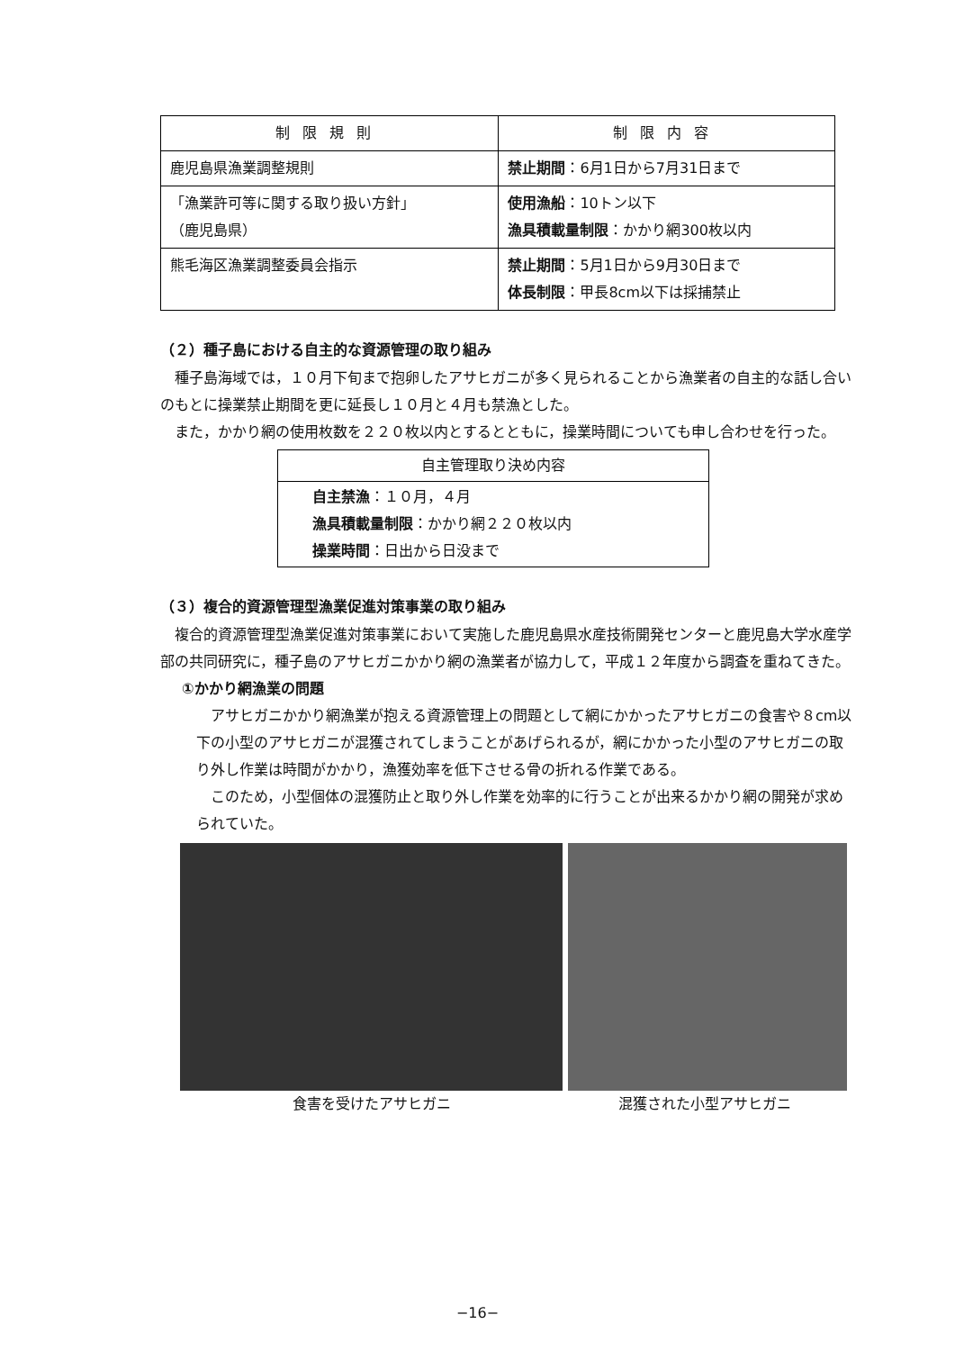| 制限規則 | 制限内容 |
| --- | --- |
| 鹿児島県漁業調整規則 | 禁止期間 ：6月1日から7月31日まで |
| 「漁業許可等に関する取り扱い方針」 （鹿児島県） | 使用漁船 ：10トン以下 漁具積載量制限 ：かかり網300枚以内 |
| 熊毛海区漁業調整委員会指示 | 禁止期間 ：5月1日から9月30日まで 体長制限 ：甲長8cm以下は採捕禁止 |
（２）種子島における自主的な資源管理の取り組み
種子島海域では，１０月下旬まで抱卵したアサヒガニが多く見られることから漁業者の自主的な話し合いのもとに操業禁止期間を更に延長し１０月と４月も禁漁とした。
また，かかり網の使用枚数を２２０枚以内とするとともに，操業時間についても申し合わせを行った。
| 自主管理取り決め内容 |
| --- |
| 自主禁漁 ：１０月，４月 漁具積載量制限 ：かかり網２２０枚以内 操業時間 ：日出から日没まで |
（３）複合的資源管理型漁業促進対策事業の取り組み
複合的資源管理型漁業促進対策事業において実施した鹿児島県水産技術開発センターと鹿児島大学水産学部の共同研究に，種子島のアサヒガニかかり網の漁業者が協力して，平成１２年度から調査を重ねてきた。
①かかり網漁業の問題
アサヒガニかかり網漁業が抱える資源管理上の問題として網にかかったアサヒガニの食害や８cm以下の小型のアサヒガニが混獲されてしまうことがあげられるが，網にかかった小型のアサヒガニの取り外し作業は時間がかかり，漁獲効率を低下させる骨の折れる作業である。
このため，小型個体の混獲防止と取り外し作業を効率的に行うことが出来るかかり網の開発が求められていた。
食害を受けたアサヒガニ 混獲された小型アサヒガニ
−16−